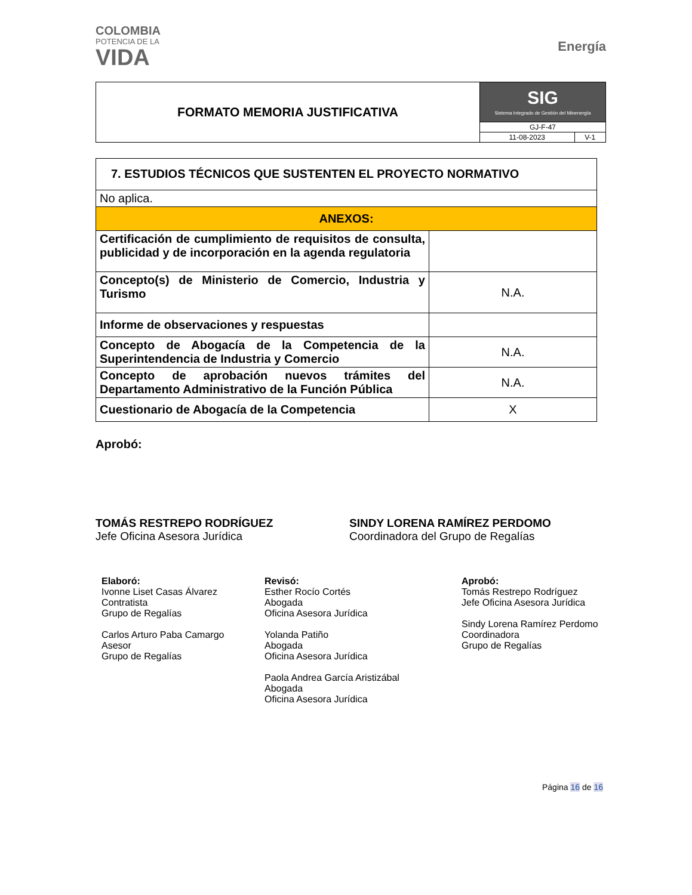COLOMBIA
POTENCIA DE LA
VIDA
Energía
| FORMATO MEMORIA JUSTIFICATIVA | SIG Sistema Integrado de Gestión del Minenergía | |
| | GJ-F-47 | |
| | 11-08-2023 | V-1 |
| 7. ESTUDIOS TÉCNICOS QUE SUSTENTEN EL PROYECTO NORMATIVO | |
| No aplica. | |
| ANEXOS: | |
| Certificación de cumplimiento de requisitos de consulta, publicidad y de incorporación en la agenda regulatoria | |
| Concepto(s) de Ministerio de Comercio, Industria y Turismo | N.A. |
| Informe de observaciones y respuestas | |
| Concepto de Abogacía de la Competencia de la Superintendencia de Industria y Comercio | N.A. |
| Concepto de aprobación nuevos trámites del Departamento Administrativo de la Función Pública | N.A. |
| Cuestionario de Abogacía de la Competencia | X |
Aprobó:
TOMÁS RESTREPO RODRÍGUEZ
Jefe Oficina Asesora Jurídica
SINDY LORENA RAMÍREZ PERDOMO
Coordinadora del Grupo de Regalías
Elaboró:
Ivonne Liset Casas Álvarez
Contratista
Grupo de Regalías
Carlos Arturo Paba Camargo
Asesor
Grupo de Regalías
Revisó:
Esther Rocío Cortés
Abogada
Oficina Asesora Jurídica
Yolanda Patiño
Abogada
Oficina Asesora Jurídica
Paola Andrea García Aristizábal
Abogada
Oficina Asesora Jurídica
Aprobó:
Tomás Restrepo Rodríguez
Jefe Oficina Asesora Jurídica
Sindy Lorena Ramírez Perdomo
Coordinadora
Grupo de Regalías
Página 16 de 16